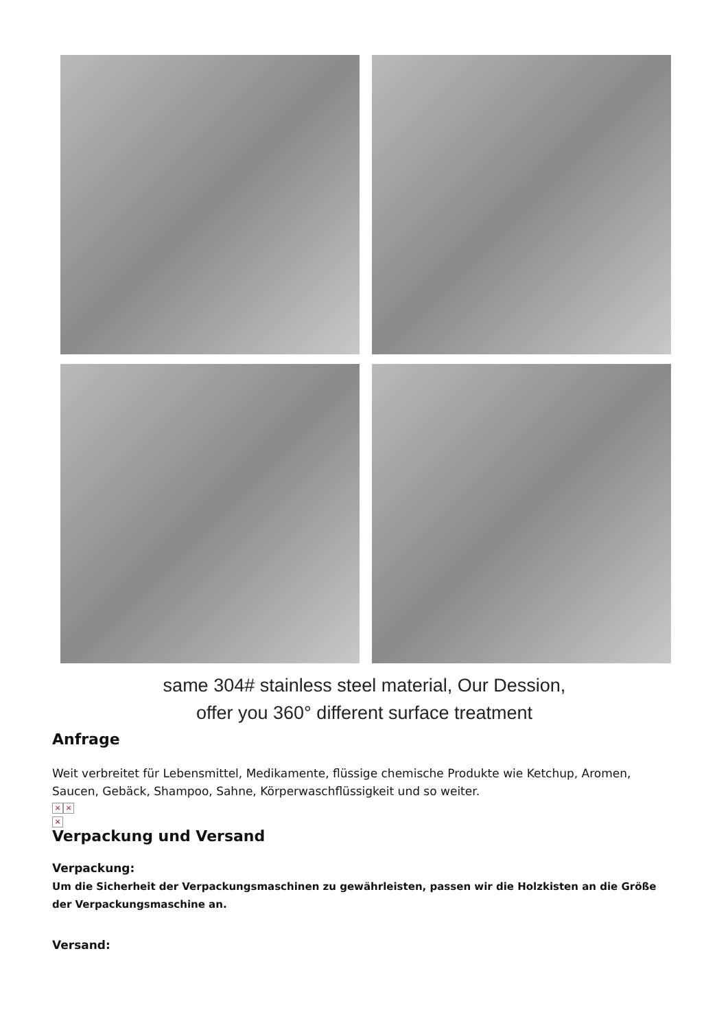same 304# stainless steel material, Our Dession,
offer you 360° different surface treatment
Anfrage
Weit verbreitet für Lebensmittel, Medikamente, flüssige chemische Produkte wie Ketchup, Aromen, Saucen, Gebäck, Shampoo, Sahne, Körperwaschflüssigkeit und so weiter.
× ×
×
Verpackung und Versand
Verpackung:
Um die Sicherheit der Verpackungsmaschinen zu gewährleisten, passen wir die Holzkisten an die Größe der Verpackungsmaschine an.
Versand: